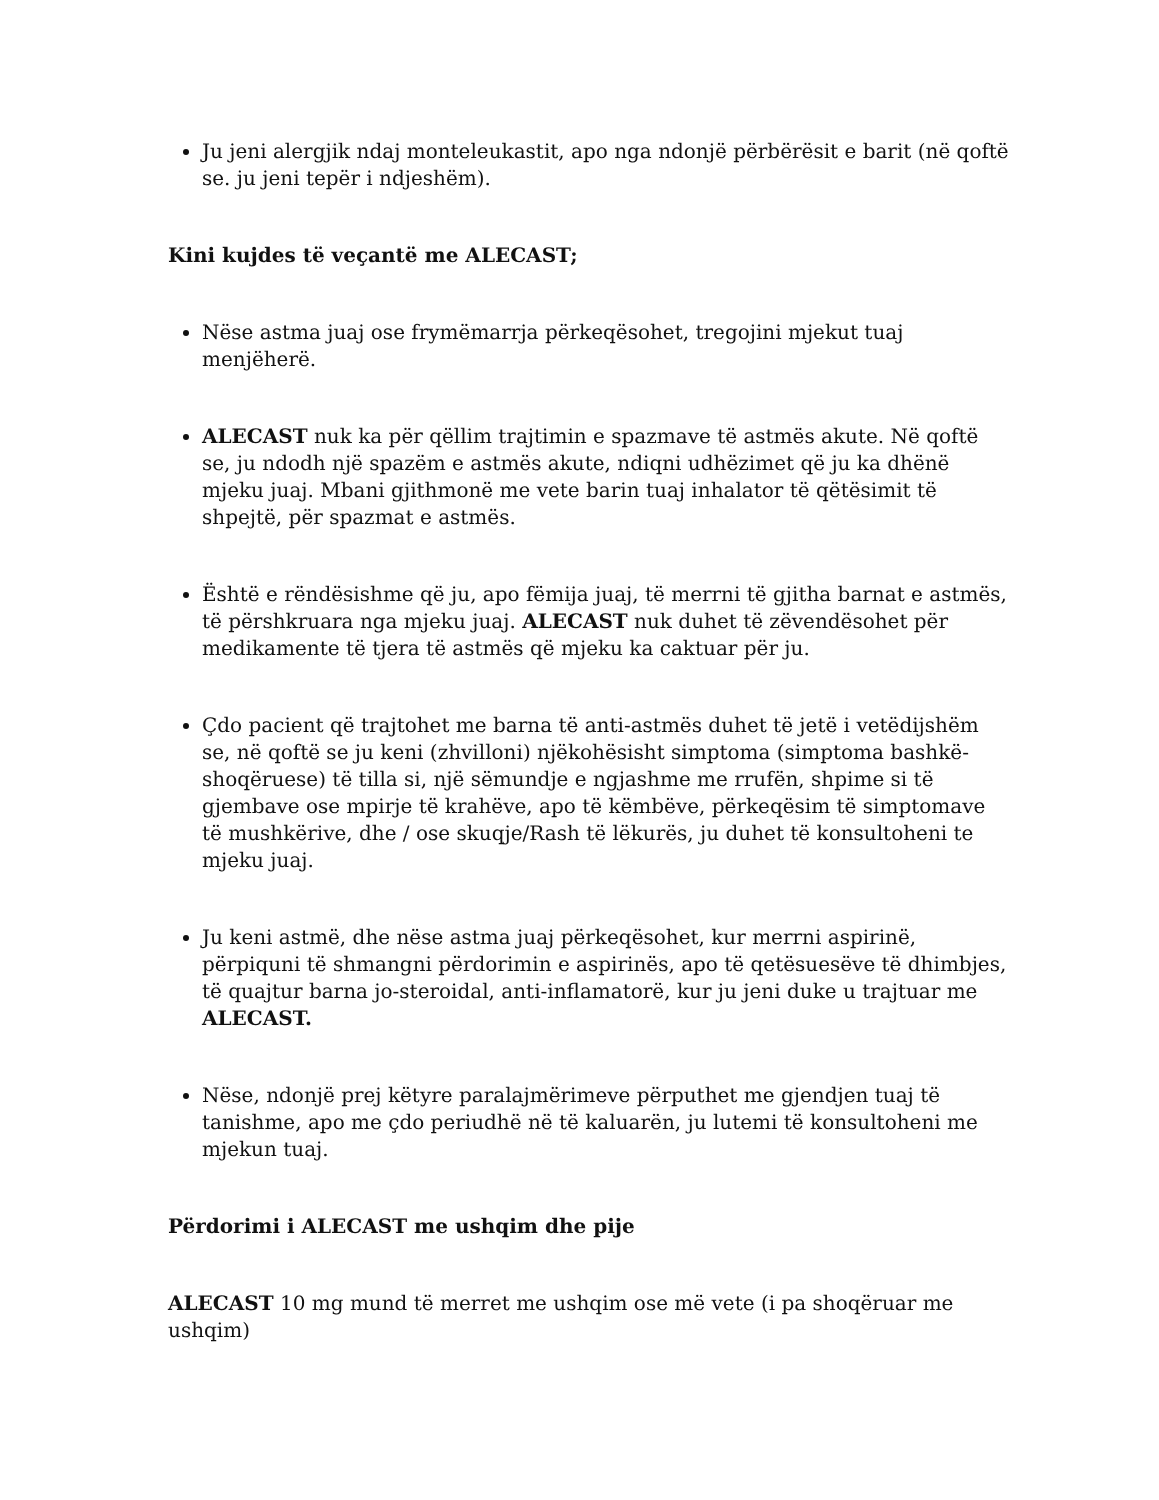Ju jeni alergjik ndaj monteleukastit, apo nga ndonjë përbërësit e barit (në qoftë se. ju jeni tepër i ndjeshëm).
Kini kujdes të veçantë me ALECAST;
Nëse astma juaj ose frymëmarrja përkeqësohet, tregojini mjekut tuaj menjëherë.
ALECAST nuk ka për qëllim trajtimin e spazmave të astmës akute. Në qoftë se, ju ndodh një spazëm e astmës akute, ndiqni udhëzimet që ju ka dhënë mjeku juaj. Mbani gjithmonë me vete barin tuaj inhalator të qëtësimit të shpejtë, për spazmat e astmës.
Është e rëndësishme që ju, apo fëmija juaj, të merrni të gjitha barnat e astmës, të përshkruara nga mjeku juaj. ALECAST nuk duhet të zëvendësohet për medikamente të tjera të astmës që mjeku ka caktuar për ju.
Çdo pacient që trajtohet me barna të anti-astmës duhet të jetë i vetëdijshëm se, në qoftë se ju keni (zhvilloni) njëkohësisht simptoma (simptoma bashkë-shoqëruese) të tilla si, një sëmundje e ngjashme me rrufën, shpime si të gjembave ose mpirje të krahëve, apo të këmbëve, përkeqësim të simptomave të mushkërive, dhe / ose skuqje/Rash të lëkurës, ju duhet të konsultoheni te mjeku juaj.
Ju keni astmë, dhe nëse astma juaj përkeqësohet, kur merrni aspirinë, përpiquni të shmangni përdorimin e aspirinës, apo të qetësuesëve të dhimbjes, të quajtur barna jo-steroidal, anti-inflamatorë, kur ju jeni duke u trajtuar me ALECAST.
Nëse, ndonjë prej këtyre paralajmërimeve përputhet me gjendjen tuaj të tanishme, apo me çdo periudhë në të kaluarën, ju lutemi të konsultoheni me mjekun tuaj.
Përdorimi i ALECAST me ushqim dhe pije
ALECAST 10 mg mund të merret me ushqim ose më vete (i pa shoqëruar me ushqim)